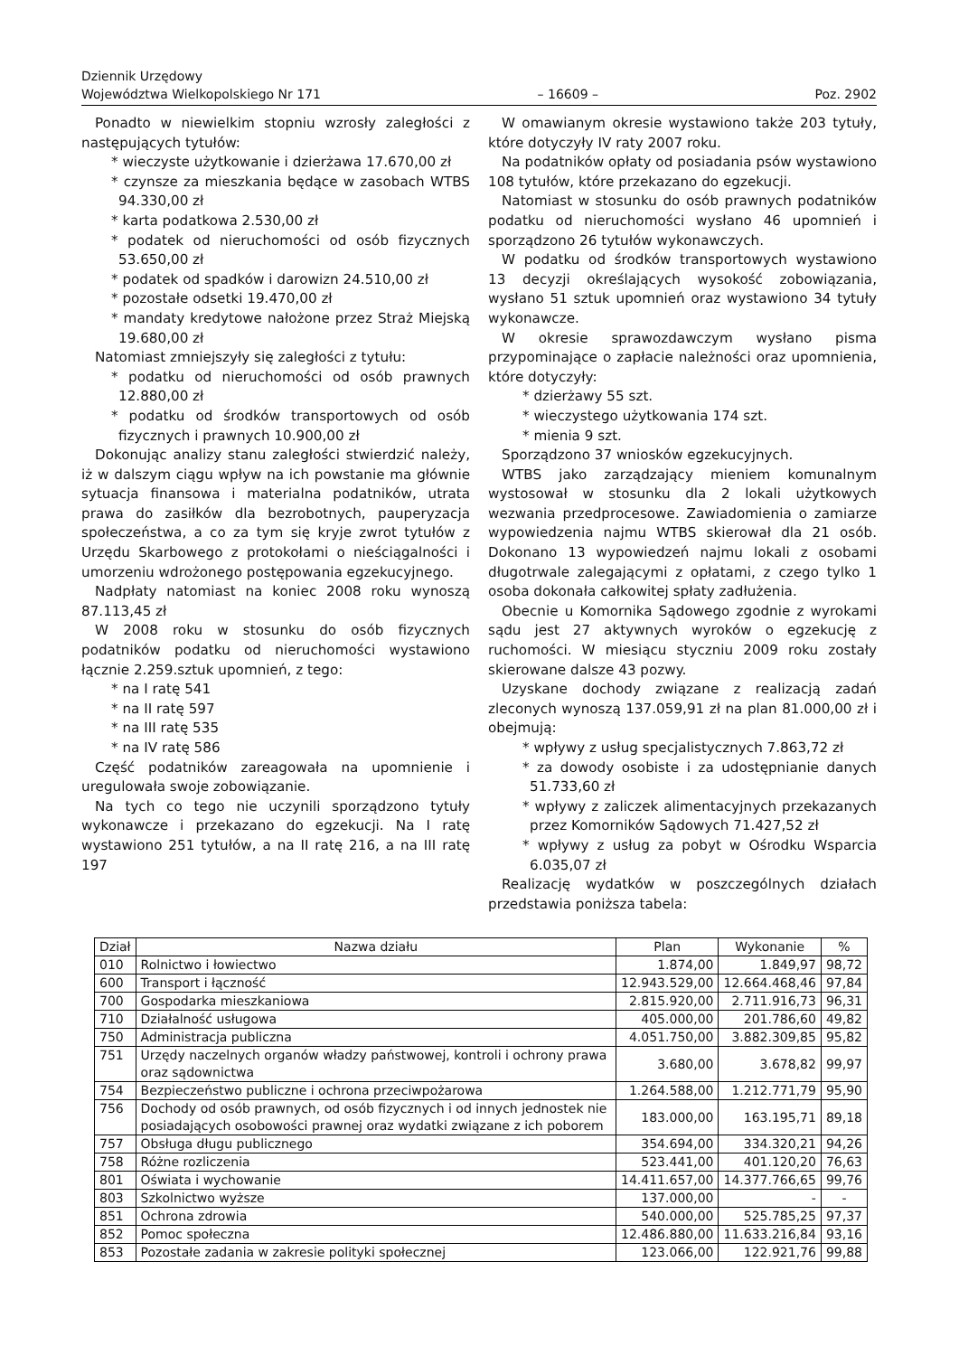Dziennik Urzędowy
Województwa Wielkopolskiego Nr 171 – 16609 – Poz. 2902
Ponadto w niewielkim stopniu wzrosły zaległości z następujących tytułów:
* wieczyste użytkowanie i dzierżawa 17.670,00 zł
* czynsze za mieszkania będące w zasobach WTBS 94.330,00 zł
* karta podatkowa 2.530,00 zł
* podatek od nieruchomości od osób fizycznych 53.650,00 zł
* podatek od spadków i darowizn 24.510,00 zł
* pozostałe odsetki 19.470,00 zł
* mandaty kredytowe nałożone przez Straż Miejską 19.680,00 zł
Natomiast zmniejszyły się zaległości z tytułu:
* podatku od nieruchomości od osób prawnych 12.880,00 zł
* podatku od środków transportowych od osób fizycznych i prawnych 10.900,00 zł
Dokonując analizy stanu zaległości stwierdzić należy, iż w dalszym ciągu wpływ na ich powstanie ma głównie sytuacja finansowa i materialna podatników, utrata prawa do zasiłków dla bezrobotnych, pauperyzacja społeczeństwa, a co za tym się kryje zwrot tytułów z Urzędu Skarbowego z protokołami o nieściągalności i umorzeniu wdrożonego postępowania egzekucyjnego.
Nadpłaty natomiast na koniec 2008 roku wynoszą 87.113,45 zł
W 2008 roku w stosunku do osób fizycznych podatników podatku od nieruchomości wystawiono łącznie 2.259.sztuk upomnień, z tego:
* na I ratę 541
* na II ratę 597
* na III ratę 535
* na IV ratę 586
Część podatników zareagowała na upomnienie i uregulowała swoje zobowiązanie.
Na tych co tego nie uczynili sporządzono tytuły wykonawcze i przekazano do egzekucji. Na I ratę wystawiono 251 tytułów, a na II ratę 216, a na III ratę 197
W omawianym okresie wystawiono także 203 tytuły, które dotyczyły IV raty 2007 roku.
Na podatników opłaty od posiadania psów wystawiono 108 tytułów, które przekazano do egzekucji.
Natomiast w stosunku do osób prawnych podatników podatku od nieruchomości wysłano 46 upomnień i sporządzono 26 tytułów wykonawczych.
W podatku od środków transportowych wystawiono 13 decyzji określających wysokość zobowiązania, wysłano 51 sztuk upomnień oraz wystawiono 34 tytuły wykonawcze.
W okresie sprawozdawczym wysłano pisma przypominające o zapłacie należności oraz upomnienia, które dotyczyły:
* dzierżawy 55 szt.
* wieczystego użytkowania 174 szt.
* mienia 9 szt.
Sporządzono 37 wniosków egzekucyjnych.
WTBS jako zarządzający mieniem komunalnym wystosował w stosunku dla 2 lokali użytkowych wezwania przedprocesowe. Zawiadomienia o zamiarze wypowiedzenia najmu WTBS skierował dla 21 osób. Dokonano 13 wypowiedzeń najmu lokali z osobami długotrwale zalegającymi z opłatami, z czego tylko 1 osoba dokonała całkowitej spłaty zadłużenia.
Obecnie u Komornika Sądowego zgodnie z wyrokami sądu jest 27 aktywnych wyroków o egzekucję z ruchomości. W miesiącu styczniu 2009 roku zostały skierowane dalsze 43 pozwy.
Uzyskane dochody związane z realizacją zadań zleconych wynoszą 137.059,91 zł na plan 81.000,00 zł i obejmują:
* wpływy z usług specjalistycznych 7.863,72 zł
* za dowody osobiste i za udostępnianie danych 51.733,60 zł
* wpływy z zaliczek alimentacyjnych przekazanych przez Komorników Sądowych 71.427,52 zł
* wpływy z usług za pobyt w Ośrodku Wsparcia 6.035,07 zł
Realizację wydatków w poszczególnych działach przedstawia poniższa tabela:
| Dział | Nazwa działu | Plan | Wykonanie | % |
| --- | --- | --- | --- | --- |
| 010 | Rolnictwo i łowiectwo | 1.874,00 | 1.849,97 | 98,72 |
| 600 | Transport i łączność | 12.943.529,00 | 12.664.468,46 | 97,84 |
| 700 | Gospodarka mieszkaniowa | 2.815.920,00 | 2.711.916,73 | 96,31 |
| 710 | Działalność usługowa | 405.000,00 | 201.786,60 | 49,82 |
| 750 | Administracja publiczna | 4.051.750,00 | 3.882.309,85 | 95,82 |
| 751 | Urzędy naczelnych organów władzy państwowej, kontroli i ochrony prawa oraz sądownictwa | 3.680,00 | 3.678,82 | 99,97 |
| 754 | Bezpieczeństwo publiczne i ochrona przeciwpożarowa | 1.264.588,00 | 1.212.771,79 | 95,90 |
| 756 | Dochody od osób prawnych, od osób fizycznych i od innych jednostek nie posiadających osobowości prawnej oraz wydatki związane z ich poborem | 183.000,00 | 163.195,71 | 89,18 |
| 757 | Obsługa długu publicznego | 354.694,00 | 334.320,21 | 94,26 |
| 758 | Różne rozliczenia | 523.441,00 | 401.120,20 | 76,63 |
| 801 | Oświata i wychowanie | 14.411.657,00 | 14.377.766,65 | 99,76 |
| 803 | Szkolnictwo wyższe | 137.000,00 | - | - |
| 851 | Ochrona zdrowia | 540.000,00 | 525.785,25 | 97,37 |
| 852 | Pomoc społeczna | 12.486.880,00 | 11.633.216,84 | 93,16 |
| 853 | Pozostałe zadania w zakresie polityki społecznej | 123.066,00 | 122.921,76 | 99,88 |